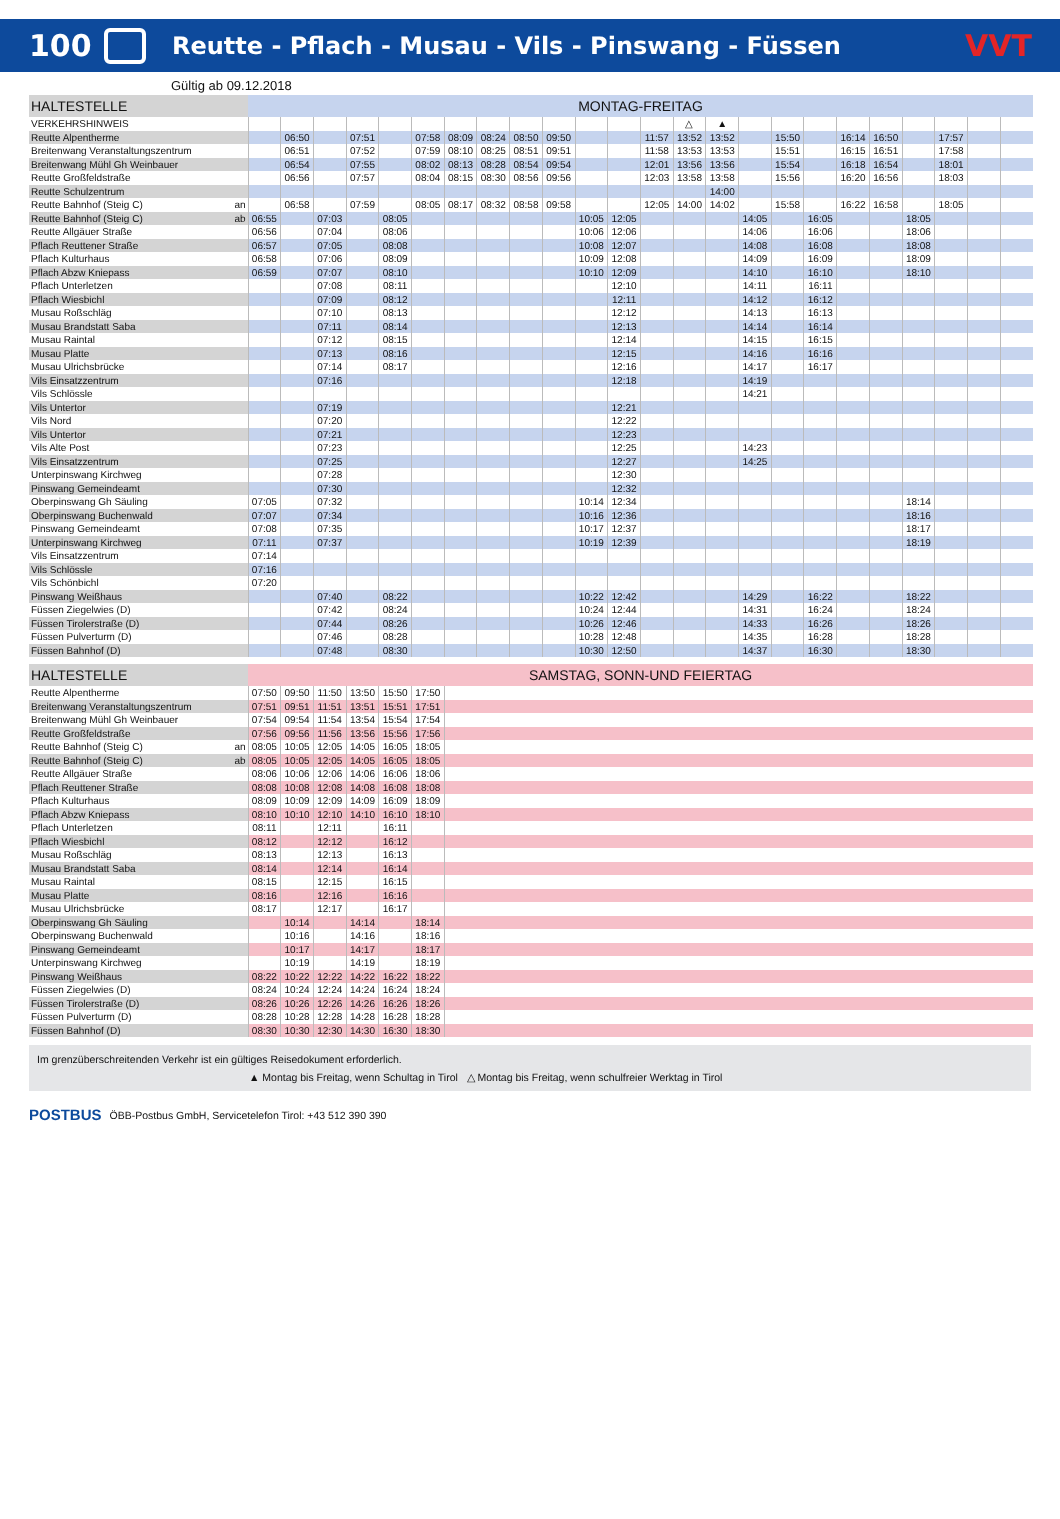100 Reutte - Pflach - Musau - Vils - Pinswang - Füssen VVT
Gültig ab 09.12.2018
| HALTESTELLE | MONTAG-FREITAG | | | | | | | | | | | | | | | | | | | | | | | |
| --- | --- | --- | --- | --- | --- | --- | --- | --- | --- | --- | --- | --- | --- | --- | --- | --- | --- | --- | --- | --- | --- | --- | --- | --- |
| VERKEHRSHINWEIS | | | | | | | | | | | | | | △ | ▲ | | | | | | | | | |
| Reutte Alpentherme | | 06:50 | | 07:51 | | 07:58 | 08:09 | 08:24 | 08:50 | 09:50 | | | 11:57 | 13:52 | 13:52 | | 15:50 | | 16:14 | 16:50 | | 17:57 | | |
| Breitenwang Veranstaltungszentrum | | 06:51 | | 07:52 | | 07:59 | 08:10 | 08:25 | 08:51 | 09:51 | | | 11:58 | 13:53 | 13:53 | | 15:51 | | 16:15 | 16:51 | | 17:58 | | |
| Breitenwang Mühl Gh Weinbauer | | 06:54 | | 07:55 | | 08:02 | 08:13 | 08:28 | 08:54 | 09:54 | | | 12:01 | 13:56 | 13:56 | | 15:54 | | 16:18 | 16:54 | | 18:01 | | |
| Reutte Großfeldstraße | | 06:56 | | 07:57 | | 08:04 | 08:15 | 08:30 | 08:56 | 09:56 | | | 12:03 | 13:58 | 13:58 | | 15:56 | | 16:20 | 16:56 | | 18:03 | | |
| Reutte Schulzentrum | | | | | | | | | | | | | | | 14:00 | | | | | | | | | |
| Reutte Bahnhof (Steig C) an | | 06:58 | | 07:59 | | 08:05 | 08:17 | 08:32 | 08:58 | 09:58 | | | 12:05 | 14:00 | 14:02 | | 15:58 | | 16:22 | 16:58 | | 18:05 | | |
| Reutte Bahnhof (Steig C) ab | 06:55 | | 07:03 | | 08:05 | | | | | | 10:05 | 12:05 | | | | 14:05 | | 16:05 | | | 18:05 | | | |
| Reutte Allgäuer Straße | 06:56 | | 07:04 | | 08:06 | | | | | | 10:06 | 12:06 | | | | 14:06 | | 16:06 | | | 18:06 | | | |
| Pflach Reuttener Straße | 06:57 | | 07:05 | | 08:08 | | | | | | 10:08 | 12:07 | | | | 14:08 | | 16:08 | | | 18:08 | | | |
| Pflach Kulturhaus | 06:58 | | 07:06 | | 08:09 | | | | | | 10:09 | 12:08 | | | | 14:09 | | 16:09 | | | 18:09 | | | |
| Pflach Abzw Kniepass | 06:59 | | 07:07 | | 08:10 | | | | | | 10:10 | 12:09 | | | | 14:10 | | 16:10 | | | 18:10 | | | |
| Pflach Unterletzen | | | 07:08 | | 08:11 | | | | | | | 12:10 | | | | 14:11 | | 16:11 | | | | | | |
| Pflach Wiesbichl | | | 07:09 | | 08:12 | | | | | | | 12:11 | | | | 14:12 | | 16:12 | | | | | | |
| Musau Roßschläg | | | 07:10 | | 08:13 | | | | | | | 12:12 | | | | 14:13 | | 16:13 | | | | | | |
| Musau Brandstatt Saba | | | 07:11 | | 08:14 | | | | | | | 12:13 | | | | 14:14 | | 16:14 | | | | | | |
| Musau Raintal | | | 07:12 | | 08:15 | | | | | | | 12:14 | | | | 14:15 | | 16:15 | | | | | | |
| Musau Platte | | | 07:13 | | 08:16 | | | | | | | 12:15 | | | | 14:16 | | 16:16 | | | | | | |
| Musau Ulrichsbrücke | | | 07:14 | | 08:17 | | | | | | | 12:16 | | | | 14:17 | | 16:17 | | | | | | |
| Vils Einsatzzentrum | | | 07:16 | | | | | | | | | 12:18 | | | | 14:19 | | | | | | | | |
| Vils Schlössle | | | | | | | | | | | | | | | | 14:21 | | | | | | | | |
| Vils Untertor | | | 07:19 | | | | | | | | | 12:21 | | | | | | | | | | | | |
| Vils Nord | | | 07:20 | | | | | | | | | 12:22 | | | | | | | | | | | | |
| Vils Untertor | | | 07:21 | | | | | | | | | 12:23 | | | | | | | | | | | | |
| Vils Alte Post | | | 07:23 | | | | | | | | | 12:25 | | | | 14:23 | | | | | | | | |
| Vils Einsatzzentrum | | | 07:25 | | | | | | | | | 12:27 | | | | 14:25 | | | | | | | | |
| Unterpinswang Kirchweg | | | 07:28 | | | | | | | | | 12:30 | | | | | | | | | | | | |
| Pinswang Gemeindeamt | | | 07:30 | | | | | | | | | 12:32 | | | | | | | | | | | | |
| Oberpinswang Gh Säuling | 07:05 | | 07:32 | | | | | | | | 10:14 | 12:34 | | | | | | | | | 18:14 | | | |
| Oberpinswang Buchenwald | 07:07 | | 07:34 | | | | | | | | 10:16 | 12:36 | | | | | | | | | 18:16 | | | |
| Pinswang Gemeindeamt | 07:08 | | 07:35 | | | | | | | | 10:17 | 12:37 | | | | | | | | | 18:17 | | | |
| Unterpinswang Kirchweg | 07:11 | | 07:37 | | | | | | | | 10:19 | 12:39 | | | | | | | | | 18:19 | | | |
| Vils Einsatzzentrum | 07:14 | | | | | | | | | | | | | | | | | | | | | | | |
| Vils Schlössle | 07:16 | | | | | | | | | | | | | | | | | | | | | | | |
| Vils Schönbichl | 07:20 | | | | | | | | | | | | | | | | | | | | | | | |
| Pinswang Weißhaus | | | 07:40 | | 08:22 | | | | | | 10:22 | 12:42 | | | | 14:29 | | 16:22 | | | 18:22 | | | |
| Füssen Ziegelwies (D) | | | 07:42 | | 08:24 | | | | | | 10:24 | 12:44 | | | | 14:31 | | 16:24 | | | 18:24 | | | |
| Füssen Tirolerstraße (D) | | | 07:44 | | 08:26 | | | | | | 10:26 | 12:46 | | | | 14:33 | | 16:26 | | | 18:26 | | | |
| Füssen Pulverturm (D) | | | 07:46 | | 08:28 | | | | | | 10:28 | 12:48 | | | | 14:35 | | 16:28 | | | 18:28 | | | |
| Füssen Bahnhof (D) | | | 07:48 | | 08:30 | | | | | | 10:30 | 12:50 | | | | 14:37 | | 16:30 | | | 18:30 | | | |
| HALTESTELLE | SAMSTAG, SONN-UND FEIERTAG | | | | | | |
| --- | --- | --- | --- | --- | --- | --- | --- |
| Reutte Alpentherme | 07:50 | 09:50 | 11:50 | 13:50 | 15:50 | 17:50 | |
| Breitenwang Veranstaltungszentrum | 07:51 | 09:51 | 11:51 | 13:51 | 15:51 | 17:51 | |
| Breitenwang Mühl Gh Weinbauer | 07:54 | 09:54 | 11:54 | 13:54 | 15:54 | 17:54 | |
| Reutte Großfeldstraße | 07:56 | 09:56 | 11:56 | 13:56 | 15:56 | 17:56 | |
| Reutte Bahnhof (Steig C) an | 08:05 | 10:05 | 12:05 | 14:05 | 16:05 | 18:05 | |
| Reutte Bahnhof (Steig C) ab | 08:05 | 10:05 | 12:05 | 14:05 | 16:05 | 18:05 | |
| Reutte Allgäuer Straße | 08:06 | 10:06 | 12:06 | 14:06 | 16:06 | 18:06 | |
| Pflach Reuttener Straße | 08:08 | 10:08 | 12:08 | 14:08 | 16:08 | 18:08 | |
| Pflach Kulturhaus | 08:09 | 10:09 | 12:09 | 14:09 | 16:09 | 18:09 | |
| Pflach Abzw Kniepass | 08:10 | 10:10 | 12:10 | 14:10 | 16:10 | 18:10 | |
| Pflach Unterletzen | 08:11 | | 12:11 | | 16:11 | | |
| Pflach Wiesbichl | 08:12 | | 12:12 | | 16:12 | | |
| Musau Roßschläg | 08:13 | | 12:13 | | 16:13 | | |
| Musau Brandstatt Saba | 08:14 | | 12:14 | | 16:14 | | |
| Musau Raintal | 08:15 | | 12:15 | | 16:15 | | |
| Musau Platte | 08:16 | | 12:16 | | 16:16 | | |
| Musau Ulrichsbrücke | 08:17 | | 12:17 | | 16:17 | | |
| Oberpinswang Gh Säuling | | 10:14 | | 14:14 | | 18:14 | |
| Oberpinswang Buchenwald | | 10:16 | | 14:16 | | 18:16 | |
| Pinswang Gemeindeamt | | 10:17 | | 14:17 | | 18:17 | |
| Unterpinswang Kirchweg | | 10:19 | | 14:19 | | 18:19 | |
| Pinswang Weißhaus | 08:22 | 10:22 | 12:22 | 14:22 | 16:22 | 18:22 | |
| Füssen Ziegelwies (D) | 08:24 | 10:24 | 12:24 | 14:24 | 16:24 | 18:24 | |
| Füssen Tirolerstraße (D) | 08:26 | 10:26 | 12:26 | 14:26 | 16:26 | 18:26 | |
| Füssen Pulverturm (D) | 08:28 | 10:28 | 12:28 | 14:28 | 16:28 | 18:28 | |
| Füssen Bahnhof (D) | 08:30 | 10:30 | 12:30 | 14:30 | 16:30 | 18:30 | |
Im grenzüberschreitenden Verkehr ist ein gültiges Reisedokument erforderlich.
▲ Montag bis Freitag, wenn Schultag in Tirol △ Montag bis Freitag, wenn schulfreier Werktag in Tirol
POSTBUS ÖBB-Postbus GmbH, Servicetelefon Tirol: +43 512 390 390